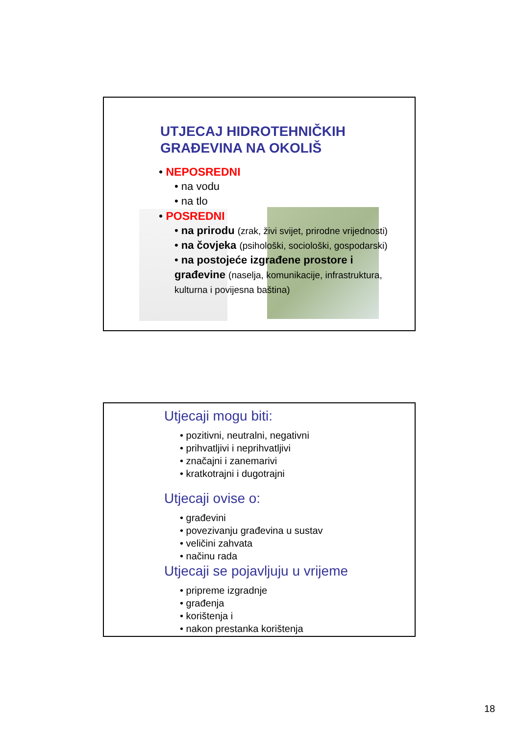UTJECAJ HIDROTEHNIČKIH GRAĐEVINA NA OKOLIŠ
• NEPOSREDNI
• na vodu
• na tlo
• POSREDNI
• na prirodu (zrak, živi svijet, prirodne vrijednosti)
• na čovjeka (psihološki, sociološki, gospodarski)
• na postojeće izgrađene prostore i građevine (naselja, komunikacije, infrastruktura, kulturna i povijesna baština)
Utjecaji mogu biti:
• pozitivni, neutralni, negativni
• prihvatljivi i neprihvatljivi
• značajni i zanemarivi
• kratkotrajni i dugotrajni
Utjecaji ovise o:
• građevini
• povezivanju građevina u sustav
• veličini zahvata
• načinu rada
Utjecaji se pojavljuju u vrijeme
• pripreme izgradnje
• građenja
• korištenja i
• nakon prestanka korištenja
18